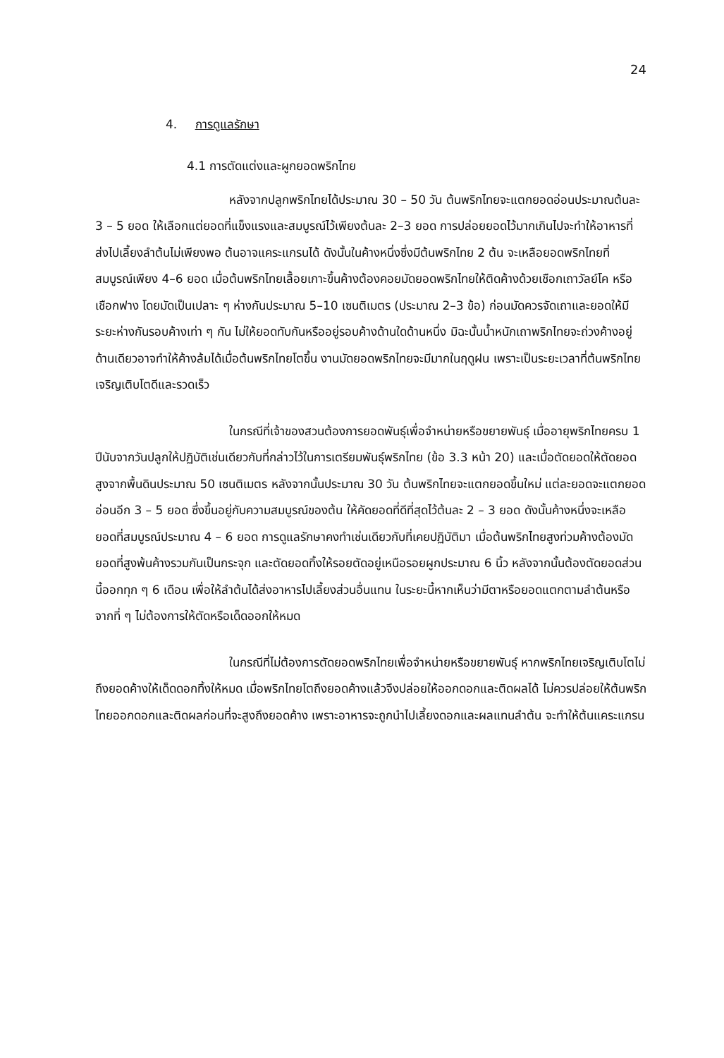24
4. การดูแลรักษา
4.1 การตัดแต่งและผูกยอดพริกไทย
หลังจากปลูกพริกไทยได้ประมาณ 30 – 50 วัน ต้นพริกไทยจะแตกยอดอ่อนประมาณต้นละ 3 – 5 ยอด ให้เลือกแต่ยอดที่แข็งแรงและสมบูรณ์ไว้เพียงต้นละ 2–3 ยอด การปล่อยยอดไว้มากเกินไปจะทำให้อาหารที่ส่งไปเลี้ยงลำต้นไม่เพียงพอ ต้นอาจแคระแกรนได้ ดังนั้นในค้างหนึ่งซึ่งมีต้นพริกไทย 2 ต้น จะเหลือยอดพริกไทยที่สมบูรณ์เพียง 4–6 ยอด เมื่อต้นพริกไทยเลื้อยเกาะขึ้นค้างต้องคอยมัดยอดพริกไทยให้ติดค้างด้วยเชือกเถาวัลย์โค หรือเชือกฟาง โดยมัดเป็นเปลาะ ๆ ห่างกันประมาณ 5–10 เซนติเมตร (ประมาณ 2–3 ข้อ) ก่อนมัดควรจัดเถาและยอดให้มีระยะห่างกันรอบค้างเท่า ๆ กัน ไม่ให้ยอดทับกันหรืออยู่รอบค้างด้านใดด้านหนึ่ง มิฉะนั้นน้ำหนักเถาพริกไทยจะถ่วงค้างอยู่ด้านเดียวอาจทำให้ค้างล้มได้เมื่อต้นพริกไทยโตขึ้น งานมัดยอดพริกไทยจะมีมากในฤดูฝน เพราะเป็นระยะเวลาที่ต้นพริกไทยเจริญเติบโตดีและรวดเร็ว
ในกรณีที่เจ้าของสวนต้องการยอดพันธุ์เพื่อจำหน่ายหรือขยายพันธุ์ เมื่ออายุพริกไทยครบ 1 ปีนับจากวันปลูกให้ปฏิบัติเช่นเดียวกับที่กล่าวไว้ในการเตรียมพันธุ์พริกไทย (ข้อ 3.3 หน้า 20) และเมื่อตัดยอดให้ตัดยอดสูงจากพื้นดินประมาณ 50 เซนติเมตร หลังจากนั้นประมาณ 30 วัน ต้นพริกไทยจะแตกยอดขึ้นใหม่ แต่ละยอดจะแตกยอดอ่อนอีก 3 – 5 ยอด ซึ่งขึ้นอยู่กับความสมบูรณ์ของต้น ให้คัดยอดที่ดีที่สุดไว้ต้นละ 2 – 3 ยอด ดังนั้นค้างหนึ่งจะเหลือยอดที่สมบูรณ์ประมาณ 4 – 6 ยอด การดูแลรักษาคงทำเช่นเดียวกับที่เคยปฏิบัติมา เมื่อต้นพริกไทยสูงท่วมค้างต้องมัดยอดที่สูงพ้นค้างรวมกันเป็นกระจุก และตัดยอดทิ้งให้รอยตัดอยู่เหนือรอยผูกประมาณ 6 นิ้ว หลังจากนั้นต้องตัดยอดส่วนนี้ออกทุก ๆ 6 เดือน เพื่อให้ลำต้นได้ส่งอาหารไปเลี้ยงส่วนอื่นแทน ในระยะนี้หากเห็นว่ามีตาหรือยอดแตกตามลำต้นหรือจากที่ ๆ ไม่ต้องการให้ตัดหรือเด็ดออกให้หมด
ในกรณีที่ไม่ต้องการตัดยอดพริกไทยเพื่อจำหน่ายหรือขยายพันธุ์ หากพริกไทยเจริญเติบโตไม่ถึงยอดค้างให้เด็ดดอกทิ้งให้หมด เมื่อพริกไทยโตถึงยอดค้างแล้วจึงปล่อยให้ออกดอกและติดผลได้ ไม่ควรปล่อยให้ต้นพริกไทยออกดอกและติดผลก่อนที่จะสูงถึงยอดค้าง เพราะอาหารจะถูกนำไปเลี้ยงดอกและผลแทนลำต้น จะทำให้ต้นแคระแกรน